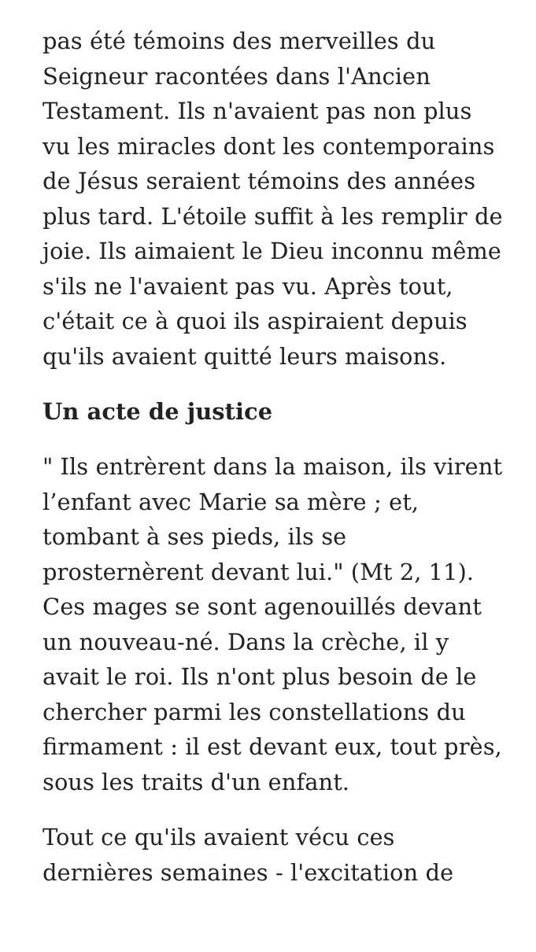pas été témoins des merveilles du Seigneur racontées dans l'Ancien Testament. Ils n'avaient pas non plus vu les miracles dont les contemporains de Jésus seraient témoins des années plus tard. L'étoile suffit à les remplir de joie. Ils aimaient le Dieu inconnu même s'ils ne l'avaient pas vu. Après tout, c'était ce à quoi ils aspiraient depuis qu'ils avaient quitté leurs maisons.
Un acte de justice
" Ils entrèrent dans la maison, ils virent l’enfant avec Marie sa mère ; et, tombant à ses pieds, ils se prosternèrent devant lui." (Mt 2, 11). Ces mages se sont agenouillés devant un nouveau-né. Dans la crèche, il y avait le roi. Ils n'ont plus besoin de le chercher parmi les constellations du firmament : il est devant eux, tout près, sous les traits d'un enfant.
Tout ce qu'ils avaient vécu ces dernières semaines - l'excitation de